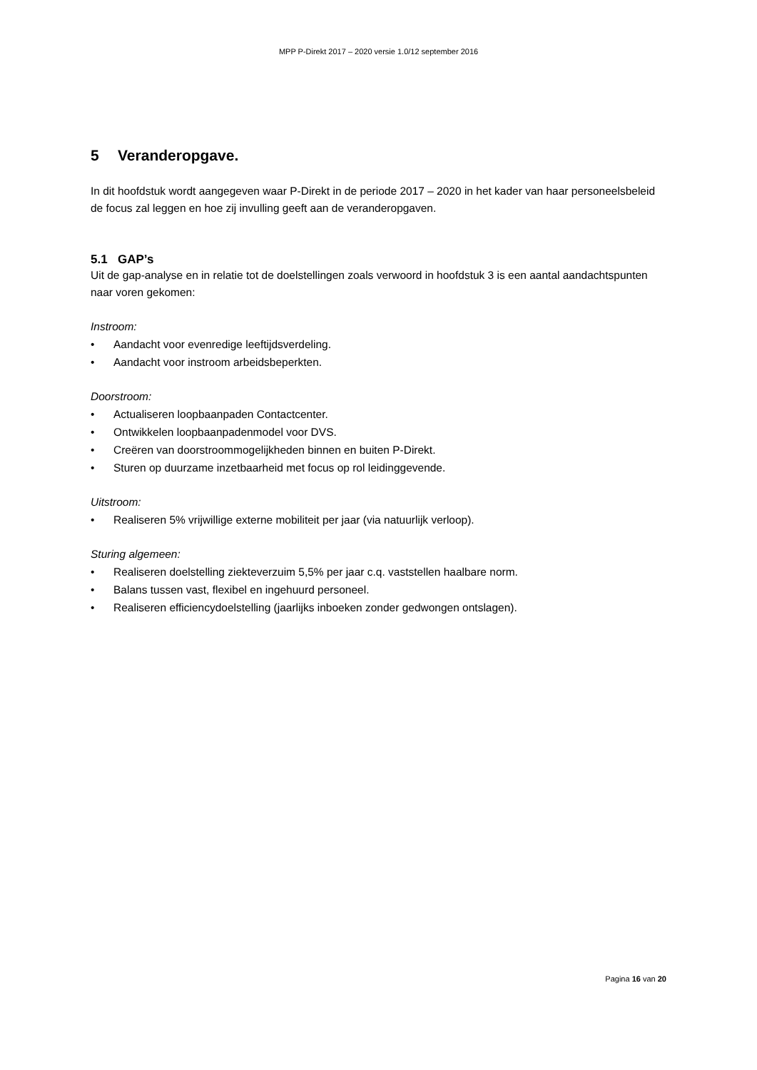MPP P-Direkt 2017 – 2020 versie 1.0/12 september 2016
5 Veranderopgave.
In dit hoofdstuk wordt aangegeven waar P-Direkt in de periode 2017 – 2020 in het kader van haar personeelsbeleid de focus zal leggen en hoe zij invulling geeft aan de veranderopgaven.
5.1 GAP’s
Uit de gap-analyse en in relatie tot de doelstellingen zoals verwoord in hoofdstuk 3 is een aantal aandachtspunten naar voren gekomen:
Instroom:
• Aandacht voor evenredige leeftijdsverdeling.
• Aandacht voor instroom arbeidsbeperkten.
Doorstroom:
• Actualiseren loopbaanpaden Contactcenter.
• Ontwikkelen loopbaanpadenmodel voor DVS.
• Creëren van doorstroommogelijkheden binnen en buiten P-Direkt.
• Sturen op duurzame inzetbaarheid met focus op rol leidinggevende.
Uitstroom:
• Realiseren 5% vrijwillige externe mobiliteit per jaar (via natuurlijk verloop).
Sturing algemeen:
• Realiseren doelstelling ziekteverzuim 5,5% per jaar c.q. vaststellen haalbare norm.
• Balans tussen vast, flexibel en ingehuurd personeel.
• Realiseren efficiencydoelstelling (jaarlijks inboeken zonder gedwongen ontslagen).
Pagina 16 van 20